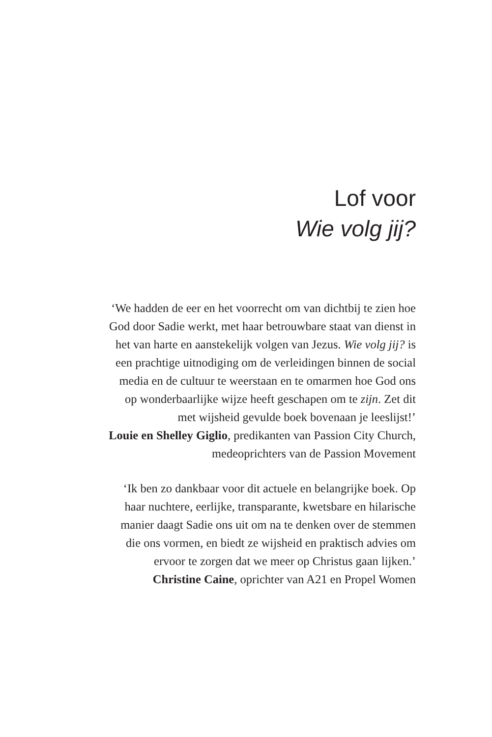Lof voor
Wie volg jij?
‘We hadden de eer en het voorrecht om van dichtbij te zien hoe
God door Sadie werkt, met haar betrouwbare staat van dienst in
het van harte en aanstekelijk volgen van Jezus. Wie volg jij? is
een prachtige uitnodiging om de verleidingen binnen de social
media en de cultuur te weerstaan en te omarmen hoe God ons
op wonderbaarlijke wijze heeft geschapen om te zijn. Zet dit
met wijsheid gevulde boek bovenaan je leeslijst!’
Louie en Shelley Giglio, predikanten van Passion City Church,
medeoprichters van de Passion Movement
‘Ik ben zo dankbaar voor dit actuele en belangrijke boek. Op
haar nuchtere, eerlijke, transparante, kwetsbare en hilarische
manier daagt Sadie ons uit om na te denken over de stemmen
die ons vormen, en biedt ze wijsheid en praktisch advies om
ervoor te zorgen dat we meer op Christus gaan lijken.’
Christine Caine, oprichter van A21 en Propel Women